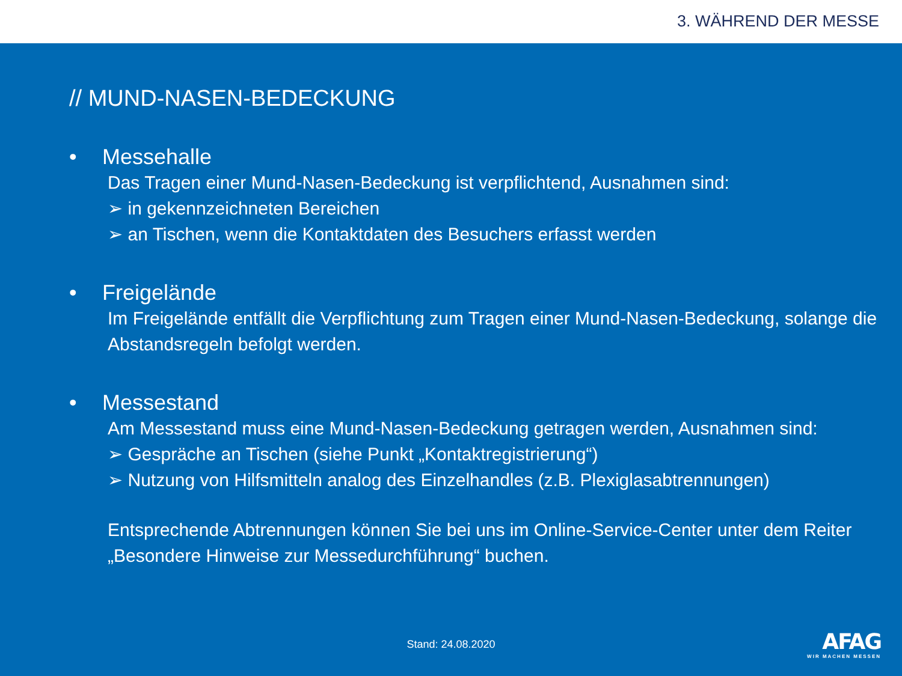3. WÄHREND DER MESSE
// MUND-NASEN-BEDECKUNG
• Messehalle
Das Tragen einer Mund-Nasen-Bedeckung ist verpflichtend, Ausnahmen sind:
➢ in gekennzeichneten Bereichen
➢ an Tischen, wenn die Kontaktdaten des Besuchers erfasst werden
• Freigelände
Im Freigelände entfällt die Verpflichtung zum Tragen einer Mund-Nasen-Bedeckung, solange die Abstandsregeln befolgt werden.
• Messestand
Am Messestand muss eine Mund-Nasen-Bedeckung getragen werden, Ausnahmen sind:
➢ Gespräche an Tischen (siehe Punkt „Kontaktregistrierung“)
➢ Nutzung von Hilfsmitteln analog des Einzelhandles (z.B. Plexiglasabtrennungen)
Entsprechende Abtrennungen können Sie bei uns im Online-Service-Center unter dem Reiter „Besondere Hinweise zur Messedurchführung“ buchen.
Stand: 24.08.2020
AFAG
WIR MACHEN MESSEN